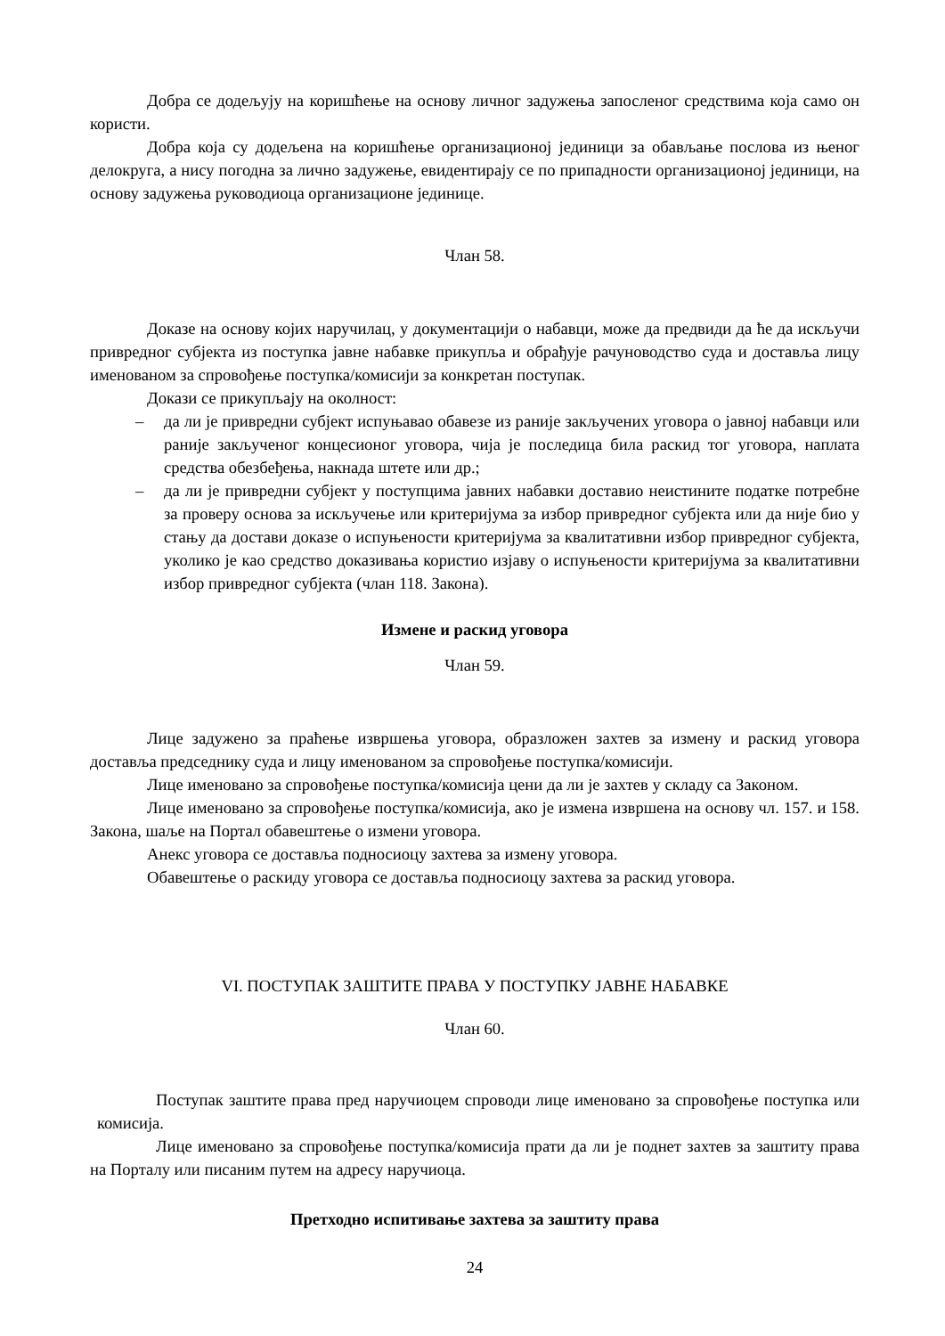Добра се додељују на коришћење на основу личног задужења запосленог средствима која само он користи.
Добра која су додељена на коришћење организационој јединици за обављање послова из њеног делокруга, а нису погодна за лично задужење, евидентирају се по припадности организационој јединици, на основу задужења руководиоца организационе јединице.
Члан 58.
Доказе на основу којих наручилац, у документацији о набавци, може да предвиди да ће да искључи привредног субјекта из поступка јавне набавке прикупља и обрађује рачуноводство суда и доставља лицу именованом за спровођење поступка/комисији за конкретан поступак.
Докази се прикупљају на околност:
– да ли је привредни субјект испуњавао обавезе из раније закључених уговора о јавној набавци или раније закљученог концесионог уговора, чија је последица била раскид тог уговора, наплата средства обезбеђења, накнада штете или др.;
– да ли је привредни субјект у поступцима јавних набавки доставио неистините податке потребне за проверу основа за искључење или критеријума за избор привредног субјекта или да није био у стању да достави доказе о испуњености критеријума за квалитативни избор привредног субјекта, уколико је као средство доказивања користио изјаву о испуњености критеријума за квалитативни избор привредног субјекта (члан 118. Закона).
Измене и раскид уговора
Члан 59.
Лице задужено за праћење извршења уговора, образложен захтев за измену и раскид уговора доставља председнику суда и лицу именованом за спровођење поступка/комисији.
Лице именовано за спровођење поступка/комисија цени да ли је захтев у складу са Законом.
Лице именовано за спровођење поступка/комисија, ако је измена извршена на основу чл. 157. и 158. Закона, шаље на Портал обавештење о измени уговора.
Анекс уговора се доставља подносиоцу захтева за измену уговора.
Обавештење о раскиду уговора се доставља подносиоцу захтева за раскид уговора.
VI. ПОСТУПАК ЗАШТИТЕ ПРАВА У ПОСТУПКУ ЈАВНЕ НАБАВКЕ
Члан 60.
Поступак заштите права пред наручиоцем спроводи лице именовано за спровођење поступка или комисија.
Лице именовано за спровођење поступка/комисија прати да ли је поднет захтев за заштиту права на Порталу или писаним путем на адресу наручиоца.
Претходно испитивање захтева за заштиту права
24